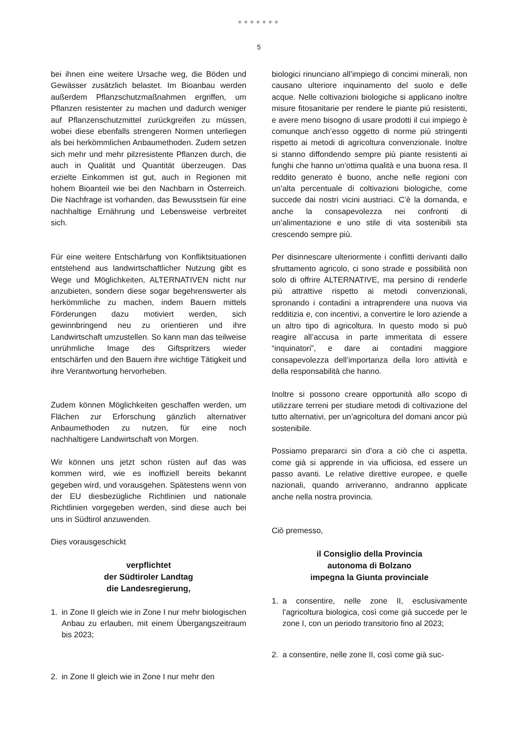●●●●●●●
5
bei ihnen eine weitere Ursache weg, die Böden und Gewässer zusätzlich belastet. Im Bioanbau werden außerdem Pflanzschutzmaßnahmen ergriffen, um Pflanzen resistenter zu machen und dadurch weniger auf Pflanzenschutzmittel zurückgreifen zu müssen, wobei diese ebenfalls strengeren Normen unterliegen als bei herkömmlichen Anbaumethoden. Zudem setzen sich mehr und mehr pilzresistente Pflanzen durch, die auch in Qualität und Quantität überzeugen. Das erzielte Einkommen ist gut, auch in Regionen mit hohem Bioanteil wie bei den Nachbarn in Österreich. Die Nachfrage ist vorhanden, das Bewusstsein für eine nachhaltige Ernährung und Lebensweise verbreitet sich.
Für eine weitere Entschärfung von Konfliktsituationen entstehend aus landwirtschaftlicher Nutzung gibt es Wege und Möglichkeiten, ALTERNATIVEN nicht nur anzubieten, sondern diese sogar begehrenswerter als herkömmliche zu machen, indem Bauern mittels Förderungen dazu motiviert werden, sich gewinnbringend neu zu orientieren und ihre Landwirtschaft umzustellen. So kann man das teilweise unrühmliche Image des Giftspritzers wieder entschärfen und den Bauern ihre wichtige Tätigkeit und ihre Verantwortung hervorheben.
Zudem können Möglichkeiten geschaffen werden, um Flächen zur Erforschung gänzlich alternativer Anbaumethoden zu nutzen, für eine noch nachhaltigere Landwirtschaft von Morgen.
Wir können uns jetzt schon rüsten auf das was kommen wird, wie es inoffiziell bereits bekannt gegeben wird, und vorausgehen. Spätestens wenn von der EU diesbezügliche Richtlinien und nationale Richtlinien vorgegeben werden, sind diese auch bei uns in Südtirol anzuwenden.
Dies vorausgeschickt
verpflichtet
der Südtiroler Landtag
die Landesregierung,
1. in Zone II gleich wie in Zone I nur mehr biologischen Anbau zu erlauben, mit einem Übergangszeitraum bis 2023;
2. in Zone II gleich wie in Zone I nur mehr den
biologici rinunciano all’impiego di concimi minerali, non causano ulteriore inquinamento del suolo e delle acque. Nelle coltivazioni biologiche si applicano inoltre misure fitosanitarie per rendere le piante più resistenti, e avere meno bisogno di usare prodotti il cui impiego è comunque anch’esso oggetto di norme più stringenti rispetto ai metodi di agricoltura convenzionale. Inoltre si stanno diffondendo sempre più piante resistenti ai funghi che hanno un’ottima qualità e una buona resa. Il reddito generato è buono, anche nelle regioni con un’alta percentuale di coltivazioni biologiche, come succede dai nostri vicini austriaci. C’è la domanda, e anche la consapevolezza nei confronti di un’alimentazione e uno stile di vita sostenibili sta crescendo sempre più.
Per disinnescare ulteriormente i conflitti derivanti dallo sfruttamento agricolo, ci sono strade e possibilità non solo di offrire ALTERNATIVE, ma persino di renderle più attrattive rispetto ai metodi convenzionali, spronando i contadini a intraprendere una nuova via redditizia e, con incentivi, a convertire le loro aziende a un altro tipo di agricoltura. In questo modo si può reagire all’accusa in parte immeritata di essere “inquinatori”, e dare ai contadini maggiore consapevolezza dell’importanza della loro attività e della responsabilità che hanno.
Inoltre si possono creare opportunità allo scopo di utilizzare terreni per studiare metodi di coltivazione del tutto alternativi, per un’agricoltura del domani ancor più sostenibile.
Possiamo prepararci sin d’ora a ciò che ci aspetta, come già si apprende in via ufficiosa, ed essere un passo avanti. Le relative direttive europee, e quelle nazionali, quando arriveranno, andranno applicate anche nella nostra provincia.
Ciò premesso,
il Consiglio della Provincia
autonoma di Bolzano
impegna la Giunta provinciale
1. a consentire, nelle zone II, esclusivamente l’agricoltura biologica, così come già succede per le zone I, con un periodo transitorio fino al 2023;
2. a consentire, nelle zone II, così come già suc-